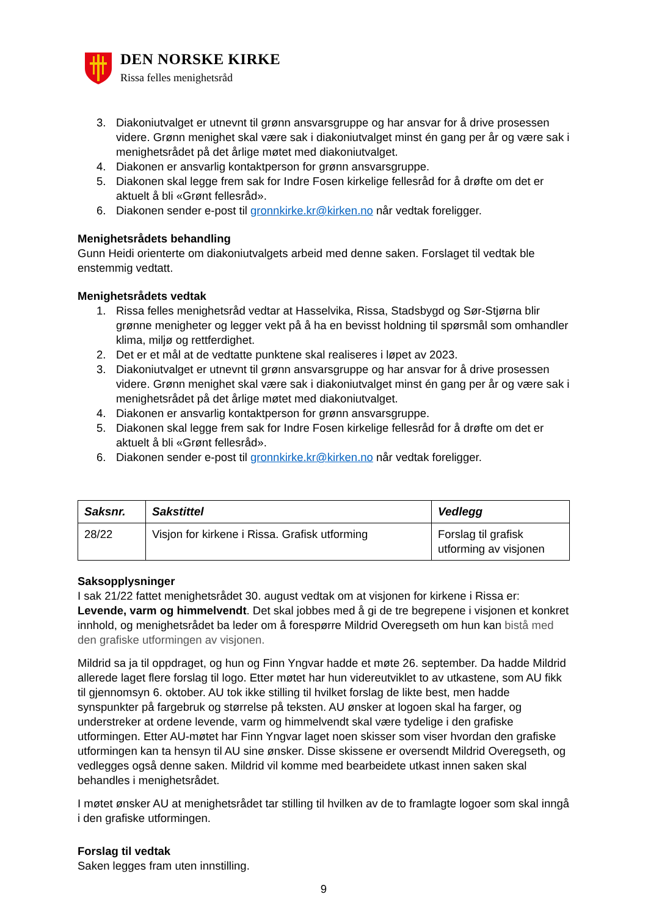DEN NORSKE KIRKE
Rissa felles menighetsråd
3. Diakoniutvalget er utnevnt til grønn ansvarsgruppe og har ansvar for å drive prosessen videre. Grønn menighet skal være sak i diakoniutvalget minst én gang per år og være sak i menighetsrådet på det årlige møtet med diakoniutvalget.
4. Diakonen er ansvarlig kontaktperson for grønn ansvarsgruppe.
5. Diakonen skal legge frem sak for Indre Fosen kirkelige fellesråd for å drøfte om det er aktuelt å bli «Grønt fellesråd».
6. Diakonen sender e-post til gronnkirke.kr@kirken.no når vedtak foreligger.
Menighetsrådets behandling
Gunn Heidi orienterte om diakoniutvalgets arbeid med denne saken. Forslaget til vedtak ble enstemmig vedtatt.
Menighetsrådets vedtak
1. Rissa felles menighetsråd vedtar at Hasselvika, Rissa, Stadsbygd og Sør-Stjørna blir grønne menigheter og legger vekt på å ha en bevisst holdning til spørsmål som omhandler klima, miljø og rettferdighet.
2. Det er et mål at de vedtatte punktene skal realiseres i løpet av 2023.
3. Diakoniutvalget er utnevnt til grønn ansvarsgruppe og har ansvar for å drive prosessen videre. Grønn menighet skal være sak i diakoniutvalget minst én gang per år og være sak i menighetsrådet på det årlige møtet med diakoniutvalget.
4. Diakonen er ansvarlig kontaktperson for grønn ansvarsgruppe.
5. Diakonen skal legge frem sak for Indre Fosen kirkelige fellesråd for å drøfte om det er aktuelt å bli «Grønt fellesråd».
6. Diakonen sender e-post til gronnkirke.kr@kirken.no når vedtak foreligger.
| Saksnr. | Sakstittel | Vedlegg |
| --- | --- | --- |
| 28/22 | Visjon for kirkene i Rissa. Grafisk utforming | Forslag til grafisk utforming av visjonen |
Saksopplysninger
I sak 21/22 fattet menighetsrådet 30. august vedtak om at visjonen for kirkene i Rissa er: Levende, varm og himmelvendt. Det skal jobbes med å gi de tre begrepene i visjonen et konkret innhold, og menighetsrådet ba leder om å forespørre Mildrid Overegseth om hun kan bistå med den grafiske utformingen av visjonen.
Mildrid sa ja til oppdraget, og hun og Finn Yngvar hadde et møte 26. september. Da hadde Mildrid allerede laget flere forslag til logo. Etter møtet har hun videreutviklet to av utkastene, som AU fikk til gjennomsyn 6. oktober. AU tok ikke stilling til hvilket forslag de likte best, men hadde synspunkter på fargebruk og størrelse på teksten. AU ønsker at logoen skal ha farger, og understreker at ordene levende, varm og himmelvendt skal være tydelige i den grafiske utformingen. Etter AU-møtet har Finn Yngvar laget noen skisser som viser hvordan den grafiske utformingen kan ta hensyn til AU sine ønsker. Disse skissene er oversendt Mildrid Overegseth, og vedlegges også denne saken. Mildrid vil komme med bearbeidete utkast innen saken skal behandles i menighetsrådet.
I møtet ønsker AU at menighetsrådet tar stilling til hvilken av de to framlagte logoer som skal inngå i den grafiske utformingen.
Forslag til vedtak
Saken legges fram uten innstilling.
9